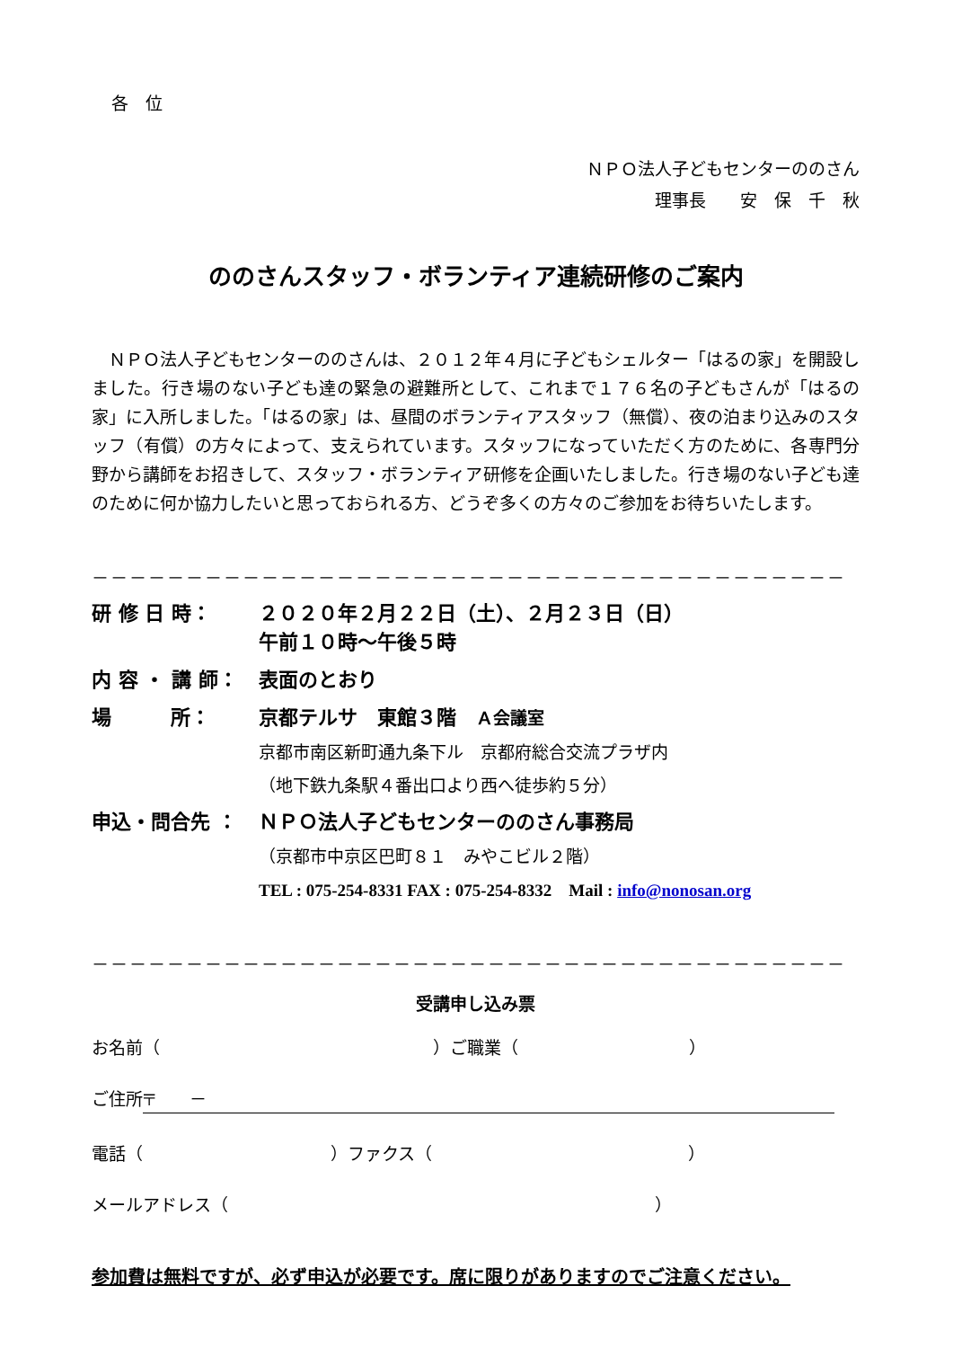各　位
ＮＰＯ法人子どもセンターののさん
理事長　　安　保　千　秋
ののさんスタッフ・ボランティア連続研修のご案内
ＮＰＯ法人子どもセンターののさんは、２０１２年４月に子どもシェルター「はるの家」を開設しました。行き場のない子ども達の緊急の避難所として、これまで１７６名の子どもさんが「はるの家」に入所しました。「はるの家」は、昼間のボランティアスタッフ（無償）、夜の泊まり込みのスタッフ（有償）の方々によって、支えられています。スタッフになっていただく方のために、各専門分野から講師をお招きして、スタッフ・ボランティア研修を企画いたしました。行き場のない子ども達のために何か協力したいと思っておられる方、どうぞ多くの方々のご参加をお待ちいたします。
－－－－－－－－－－－－－－－－－－－－－－－－－－－－－－－－－－－－－－－－
研 修 日 時： ２０２０年２月２２日（土）、２月２３日（日）
午前１０時～午後５時
内 容 ・ 講 師： 表面のとおり
場　　　所： 京都テルサ　東館３階　Ａ会議室
京都市南区新町通九条下ル　京都府総合交流プラザ内
（地下鉄九条駅４番出口より西へ徒歩約５分）
申込・問合先 ： ＮＰＯ法人子どもセンターののさん事務局
（京都市中京区巴町８１　みやこビル２階）
TEL : 075-254-8331 FAX : 075-254-8332　Mail : info@nonosan.org
－－－－－－－－－－－－－－－－－－－－－－－－－－－－－－－－－－－－－－－－
受講申し込み票
お名前（　　　　　　　　　　　　　　　　）ご職業（　　　　　　　　　　）
ご住所 〒　　－
電話（　　　　　　　　　　　）ファクス（　　　　　　　　　　　　　　　）
メールアドレス（　　　　　　　　　　　　　　　　　　　　　　　　　）
参加費は無料ですが、必ず申込が必要です。席に限りがありますのでご注意ください。